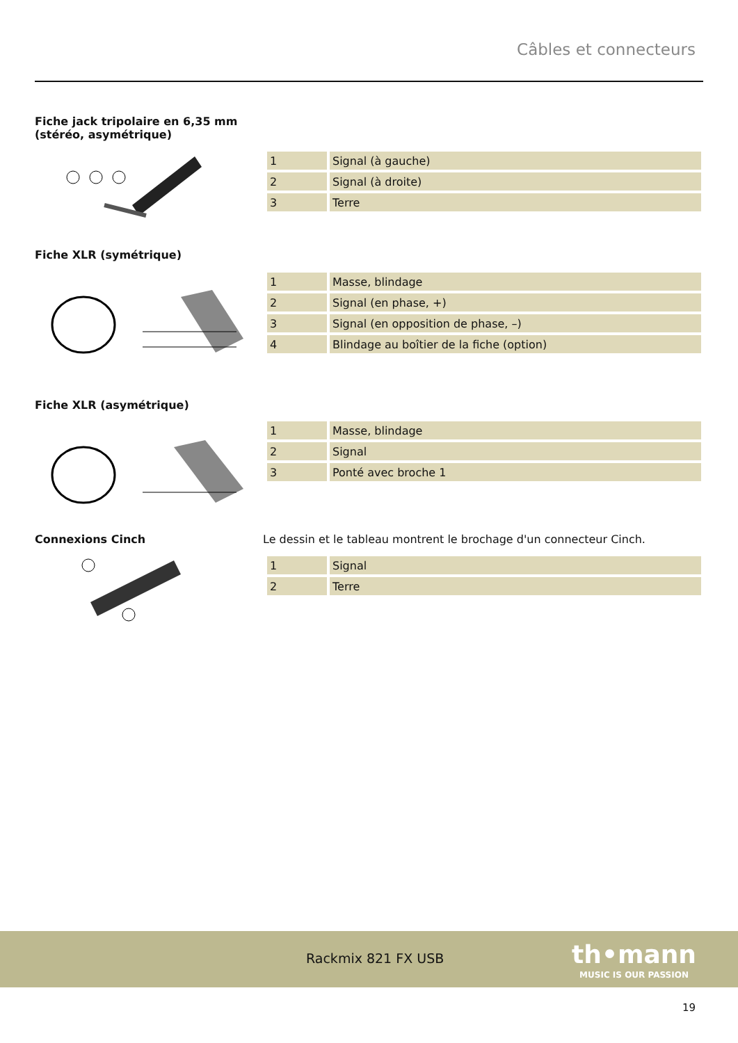Câbles et connecteurs
Fiche jack tripolaire en 6,35 mm
(stéréo, asymétrique)
| 1 | Signal (à gauche) |
| 2 | Signal (à droite) |
| 3 | Terre |
Fiche XLR (symétrique)
| 1 | Masse, blindage |
| 2 | Signal (en phase, +) |
| 3 | Signal (en opposition de phase, –) |
| 4 | Blindage au boîtier de la fiche (option) |
Fiche XLR (asymétrique)
| 1 | Masse, blindage |
| 2 | Signal |
| 3 | Ponté avec broche 1 |
Connexions Cinch
Le dessin et le tableau montrent le brochage d'un connecteur Cinch.
| 1 | Signal |
| 2 | Terre |
Rackmix 821 FX USB
th•mann
MUSIC IS OUR PASSION
19